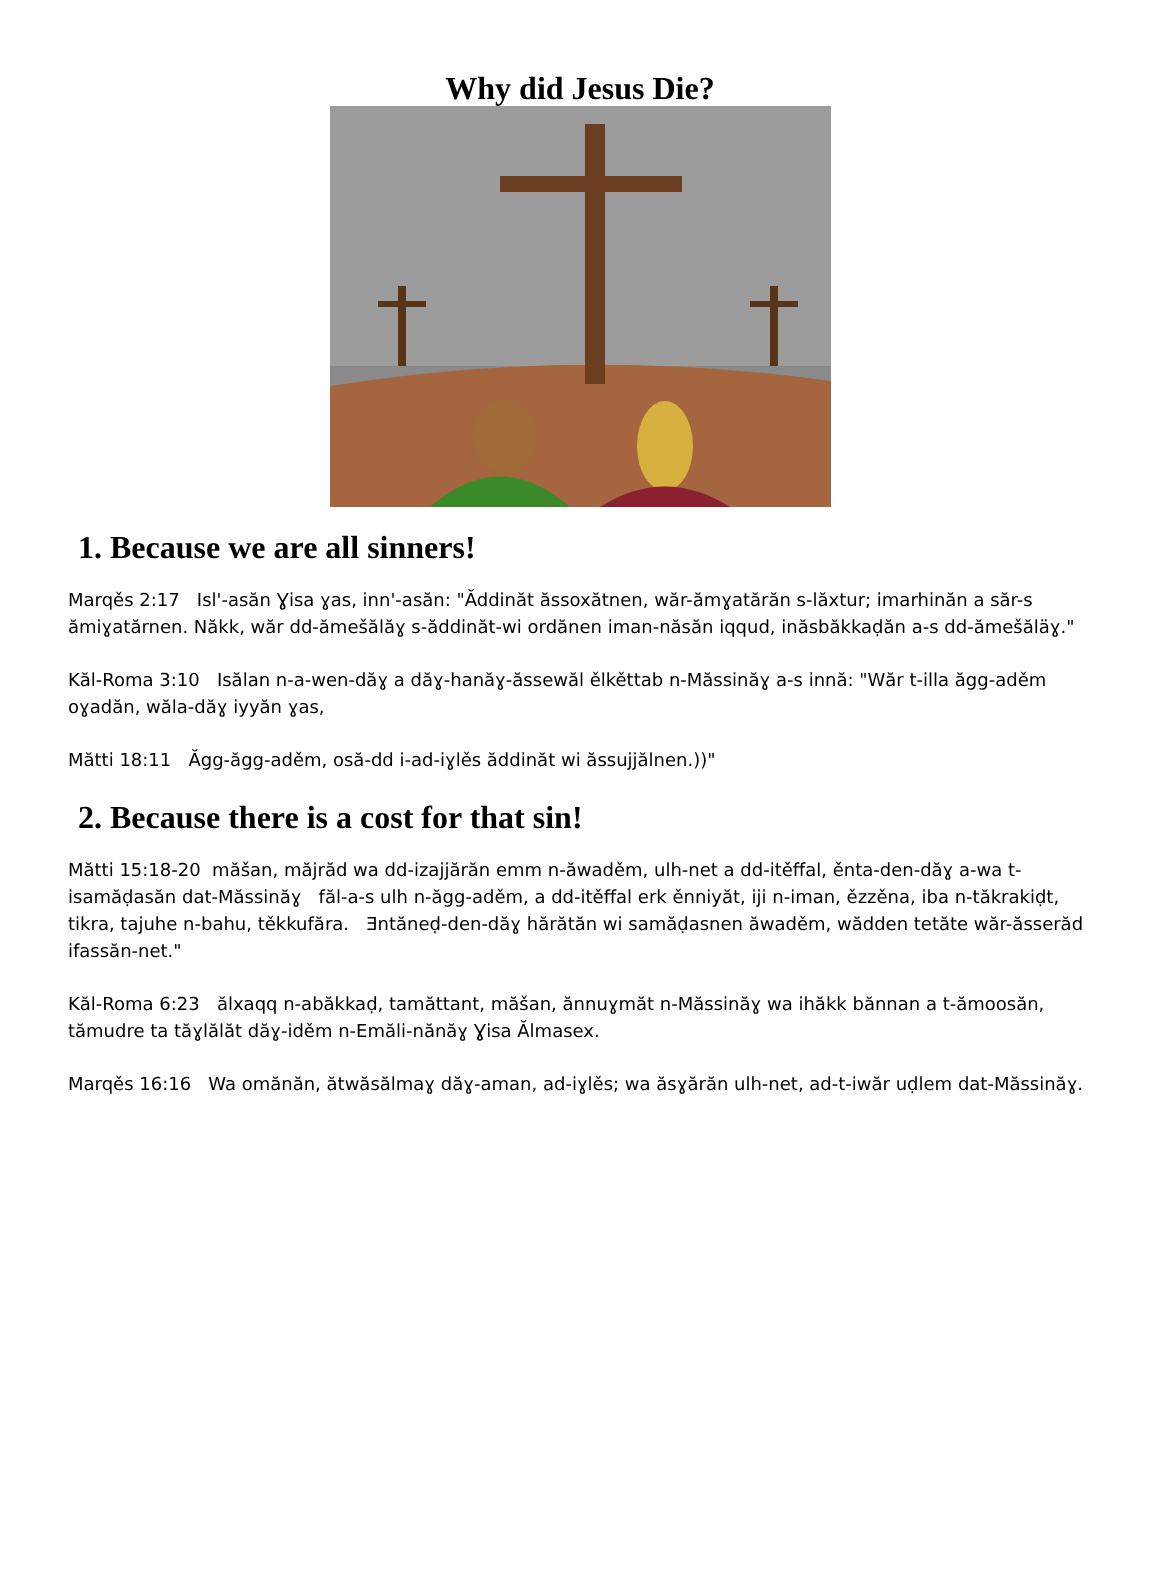Why did Jesus Die?
1. Because we are all sinners!
Marqěs 2:17 Isl'-asăn Ɣisa ɣas, inn'-asăn: "Ăddinăt ăssoxătnen, wăr-ămɣatărăn s-lăxtur; imarhinăn a săr-s ămiɣatărnen. Năkk, wăr dd-ămešălăɣ s-ăddinăt-wi ordănen iman-năsăn iqqud, inăsbăkkaḍăn a-s dd-ămešăläɣ."
Kăl-Roma 3:10 Isălan n-a-wen-dăɣ a dăɣ-hanăɣ-ăssewăl ělkěttab n-Măssinăɣ a-s innă: "Wăr t-illa ăgg-aděm oɣadăn, wăla-dăɣ iyyăn ɣas,
Mătti 18:11 Ăgg-ăgg-aděm, osă-dd i-ad-iɣlěs ăddinăt wi ăssujjălnen.))"
2. Because there is a cost for that sin!
Mătti 15:18-20 măšan, măjrăd wa dd-izajjărăn emm n-ăwaděm, ulh-net a dd-itěffal, ěnta-den-dăɣ a-wa t-isamăḍasăn dat-Măssinăɣ făl-a-s ulh n-ăgg-aděm, a dd-itěffal erk ěnniyăt, iji n-iman, ězzěna, iba n-tăkrakiḍt, tikra, tajuhe n-bahu, těkkufăra. Ǝntăneḍ-den-dăɣ hărătăn wi samăḍasnen ăwaděm, wădden tetăte wăr-ăsserăd ifassăn-net."
Kăl-Roma 6:23 ălxaqq n-abăkkaḍ, tamăttant, măšan, ănnuɣmăt n-Măssinăɣ wa ihăkk bănnan a t-ămoosăn, tămudre ta tăɣlălăt dăɣ-iděm n-Emăli-nănăɣ Ɣisa Ălmasex.
Marqěs 16:16 Wa omănăn, ătwăsălmaɣ dăɣ-aman, ad-iɣlěs; wa ăsɣărăn ulh-net, ad-t-iwăr uḍlem dat-Măssinăɣ.